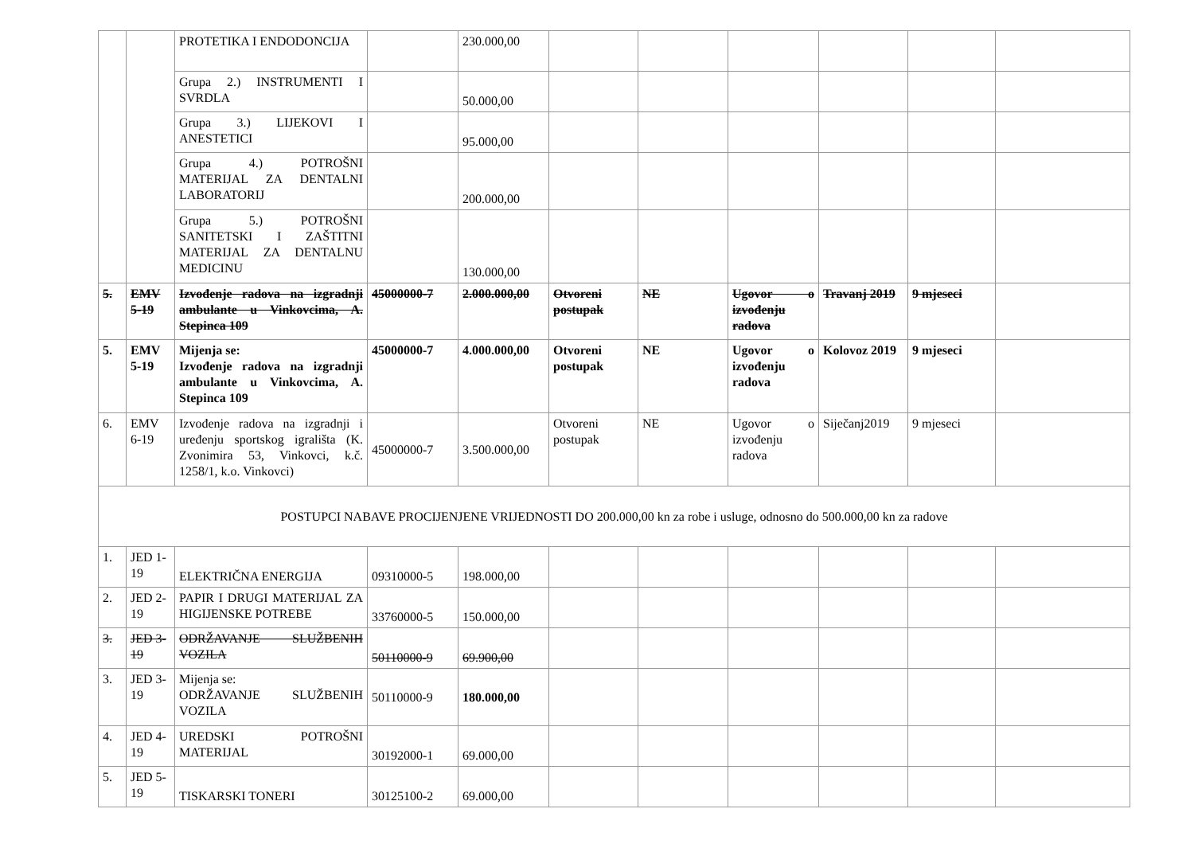| | | PROTETIKA I ENDODONCIJA | | 230.000,00 | | | | | | |
| | | Grupa 2.) INSTRUMENTI I SVRDLA | | 50.000,00 | | | | | | |
| | | Grupa 3.) LIJEKOVI I ANESTETICI | | 95.000,00 | | | | | | |
| | | Grupa 4.) POTROŠNI MATERIJAL ZA DENTALNI LABORATORIJ | | 200.000,00 | | | | | | |
| | | Grupa 5.) POTROŠNI SANITETSKI I ZAŠTITNI MATERIJAL ZA DENTALNU MEDICINU | | 130.000,00 | | | | | | |
| 5. | EMV 5-19 | Izvođenje radova na izgradnji ambulante u Vinkovcima, A. Stepinca 109 | 45000000-7 | 2.000.000,00 | Otvoreni postupak | NE | Ugovor o izvođenju radova | Travanj 2019 | 9 mjeseci | |
| 5. | EMV 5-19 | Mijenja se: Izvođenje radova na izgradnji ambulante u Vinkovcima, A. Stepinca 109 | 45000000-7 | 4.000.000,00 | Otvoreni postupak | NE | Ugovor o izvođenju radova | Kolovoz 2019 | 9 mjeseci | |
| 6. | EMV 6-19 | Izvođenje radova na izgradnji i uređenju sportskog igrališta (K. Zvonimira 53, Vinkovci, k.č. 1258/1, k.o. Vinkovci) | 45000000-7 | 3.500.000,00 | Otvoreni postupak | NE | Ugovor o izvođenju radova | Siječanj2019 | 9 mjeseci | |
| POSTUPCI NABAVE PROCIJENJENE VRIJEDNOSTI DO 200.000,00 kn za robe i usluge, odnosno do 500.000,00 kn za radove | | | | | | | | | | |
| 1. | JED 1-19 | ELEKTRIČNA ENERGIJA | 09310000-5 | 198.000,00 | | | | | | |
| 2. | JED 2-19 | PAPIR I DRUGI MATERIJAL ZA HIGIJENSKE POTREBE | 33760000-5 | 150.000,00 | | | | | | |
| 3. | JED 3-19 | ODRŽAVANJE SLUŽBENIH VOZILA | 50110000-9 | 69.900,00 | | | | | | |
| 3. | JED 3-19 | Mijenja se: ODRŽAVANJE SLUŽBENIH VOZILA | 50110000-9 | 180.000,00 | | | | | | |
| 4. | JED 4-19 | UREDSKI POTROŠNI MATERIJAL | 30192000-1 | 69.000,00 | | | | | | |
| 5. | JED 5-19 | TISKARSKI TONERI | 30125100-2 | 69.000,00 | | | | | | |